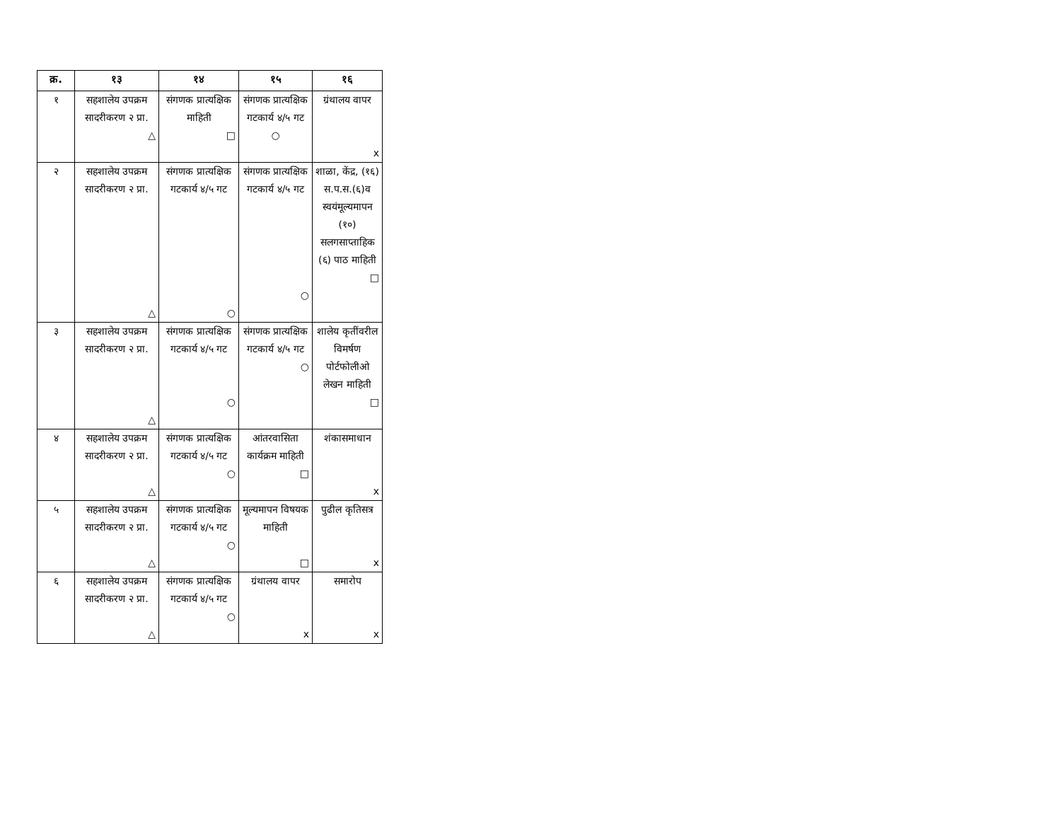| क्र. | १३ | १४ | १५ | १६ |
| --- | --- | --- | --- | --- |
| १ | सहशालेय उपक्रम सादरीकरण २ प्रा. △ | संगणक प्रात्यक्षिक माहिती □ | संगणक प्रात्यक्षिक गटकार्य ४/५ गट ○ | ग्रंथालय वापर x |
| २ | सहशालेय उपक्रम सादरीकरण २ प्रा. △ | संगणक प्रात्यक्षिक गटकार्य ४/५ गट ○ | संगणक प्रात्यक्षिक गटकार्य ४/५ गट ○ | शाळा, केंद्र, (१६) स.प.स.(६)व स्वयंमूल्यमापन (१०) सलगसाप्ताहिक (६) पाठ माहिती □ |
| ३ | सहशालेय उपक्रम सादरीकरण २ प्रा. △ | संगणक प्रात्यक्षिक गटकार्य ४/५ गट ○ | संगणक प्रात्यक्षिक गटकार्य ४/५ गट ○ | शालेय कृतींवरील विमर्षण पोर्टफोलीओ लेखन माहिती □ |
| ४ | सहशालेय उपक्रम सादरीकरण २ प्रा. △ | संगणक प्रात्यक्षिक गटकार्य ४/५ गट ○ | आंतरवासिता कार्यक्रम माहिती □ | शंकासमाधान x |
| ५ | सहशालेय उपक्रम सादरीकरण २ प्रा. △ | संगणक प्रात्यक्षिक गटकार्य ४/५ गट ○ | मूल्यमापन विषयक माहिती □ | पुढील कृतिसत्र x |
| ६ | सहशालेय उपक्रम सादरीकरण २ प्रा. △ | संगणक प्रात्यक्षिक गटकार्य ४/५ गट ○ | ग्रंथालय वापर x | समारोप x |